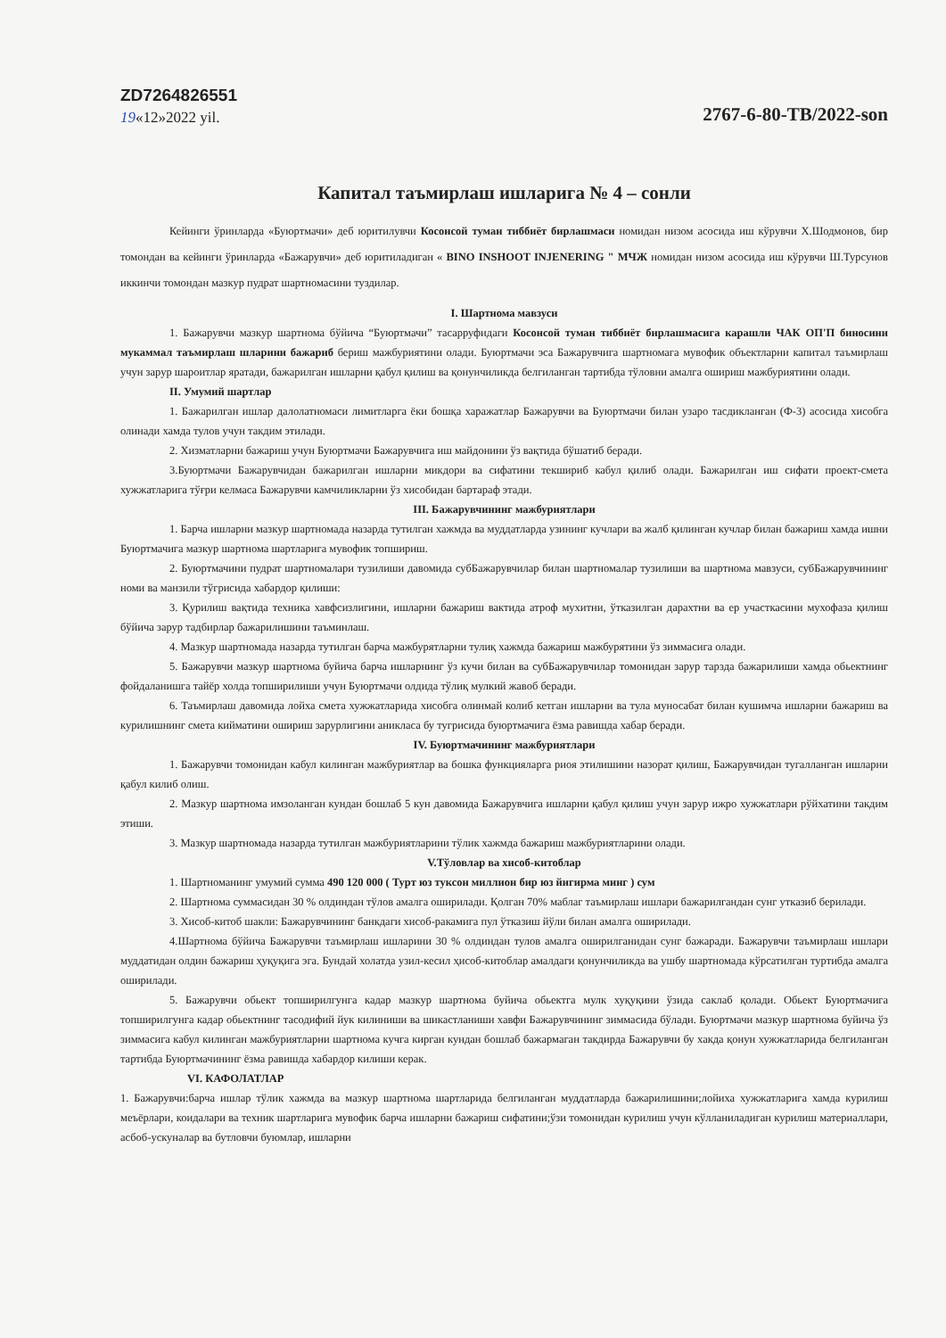ZD7264826551
19«12»2022 yil.
2767-6-80-TB/2022-son
Капитал таъмирлаш ишларига № 4 – сонли
Кейинги ўринларда «Буюртмачи» деб юритилувчи Косонсой туман тиббиёт бирлашмаси номидан низом асосида иш кўрувчи Х.Шодмонов, бир томондан ва кейинги ўринларда «Бажарувчи» деб юритиладиган « BINO INSHOOT INJENERING " МЧЖ номидан низом асосида иш кўрувчи Ш.Турсунов иккинчи томондан мазкур пудрат шартномасини туздилар.
I. Шартнома мавзуси
1. Бажарувчи мазкур шартнома бўйича “Буюртмачи” тасарруфидаги Косонсой туман тиббиёт бирлашмасига карашли ЧАК ОП'П биносини мукаммал таъмирлаш шларини бажариб бериш мажбуриятини олади. Буюртмачи эса Бажарувчига шартномага мувофик объектларни капитал таъмирлаш учун зарур шароитлар яратади, бажарилган ишларни қабул қилиш ва қонунчиликда белгиланган тартибда тўловни амалга ошириш мажбуриятини олади.
II. Умумий шартлар
1. Бажарилган ишлар далолатномаси лимитларга ёки бошқа харажатлар Бажарувчи ва Буюртмачи билан узаро тасдикланган (Ф-3) асосида хисобга олинади хамда тулов учун такдим этилади.
2. Хизматларни бажариш учун Буюртмачи Бажарувчига иш майдонини ўз вақтида бўшатиб беради.
3.Буюртмачи Бажарувчидан бажарилган ишларни микдори ва сифатини текшириб кабул қилиб олади. Бажарилган иш сифати проект-смета хужжатларига тўғри келмаса Бажарувчи камчиликларни ўз хисобидан бартараф этади.
III. Бажарувчининг мажбуриятлари
1. Барча ишларни мазкур шартномада назарда тутилган хажмда ва муддатларда узининг кучлари ва жалб қилинган кучлар билан бажариш хамда ишни Буюртмачига мазкур шартнома шартларига мувофик топшириш.
2. Буюртмачини пудрат шартномалари тузилиши давомида субБажарувчилар билан шартномалар тузилиши ва шартнома мавзуси, субБажарувчининг номи ва манзили тўгрисида хабардор қилиши:
3. Қурилиш вақтида техника хавфсизлигини, ишларни бажариш вактида атроф мухитни, ўтказилган дарахтни ва ер участкасини мухофаза қилиш бўйича зарур тадбирлар бажарилишини таъминлаш.
4. Мазкур шартномада назарда тутилган барча мажбурятларни тулиқ хажмда бажариш мажбурятини ўз зиммасига олади.
5. Бажарувчи мазкур шартнома буйича барча ишларнинг ўз кучи билан ва субБажарувчилар томонидан зарур тарзда бажарилиши хамда обьектнинг фойдаланишга тайёр холда топширилиши учун Буюртмачи олдида тўлиқ мулкий жавоб беради.
6. Таъмирлаш давомида лойха смета хужжатларида хисобга олинмай колиб кетган ишларни ва тула муносабат билан кушимча ишларни бажариш ва курилишнинг смета кийматини ошириш зарурлигини аникласа бу тугрисида буюртмачига ёзма равишда хабар беради.
IV. Буюртмачининг мажбуриятлари
1. Бажарувчи томонидан кабул килинган мажбуриятлар ва бошка функцияларга риоя этилишини назорат қилиш, Бажарувчидан тугалланган ишларни қабул килиб олиш.
2. Мазкур шартнома имзоланган кундан бошлаб 5 кун давомида Бажарувчига ишларни қабул қилиш учун зарур ижро хужжатлари рўйхатини такдим этиши.
3. Мазкур шартномада назарда тутилган мажбуриятларини тўлик хажмда бажариш мажбуриятларини олади.
V.Тўловлар ва хисоб-китоблар
1. Шартноманинг умумий сумма 490 120 000 ( Турт юз туксон миллион бир юз йигирма минг ) сум
2. Шартнома суммасидан 30 % олдиндан тўлов амалга оширилади. Қолган 70% маблаг таъмирлаш ишлари бажарилгандан сунг утказиб берилади.
3. Хисоб-китоб шакли: Бажарувчининг банкдаги хисоб-ракамига пул ўтказиш йўли билан амалга оширилади.
4.Шартнома бўйича Бажарувчи таъмирлаш ишларини 30 % олдиндан тулов амалга оширилганидан сунг бажаради. Бажарувчи таъмирлаш ишлари муддатидан олдин бажариш ҳуқуқига эга. Бундай холатда узил-кесил ҳисоб-китоблар амалдаги қонунчиликда ва ушбу шартномада кўрсатилган туртибда амалга оширилади.
5. Бажарувчи обьект топширилгунга кадар мазкур шартнома буйича обьектга мулк хуқуқини ўзида саклаб қолади. Обьект Буюртмачига топширилгунга кадар обьектнинг тасодифий йук килиниши ва шикастланиши хавфи Бажарувчининг зиммасида бўлади. Буюртмачи мазкур шартнома буйича ўз зиммасига кабул килинган мажбуриятларни шартнома кучга кирган кундан бошлаб бажармаган такдирда Бажарувчи бу хакда қонун хужжатларида белгиланган тартибда Буюртмачининг ёзма равишда хабардор килиши керак.
VI. КАФОЛАТЛАР
1. Бажарувчи:барча ишлар тўлик хажмда ва мазкур шартнома шартларида белгиланган муддатларда бажарилишини;лойиха хужжатларига хамда курилиш меъёрлари, коидалари ва техник шартларига мувофик барча ишларни бажариш сифатини;ўзи томонидан курилиш учун кўлланиладиган курилиш материаллари, асбоб-ускуналар ва бутловчи буюмлар, ишларни